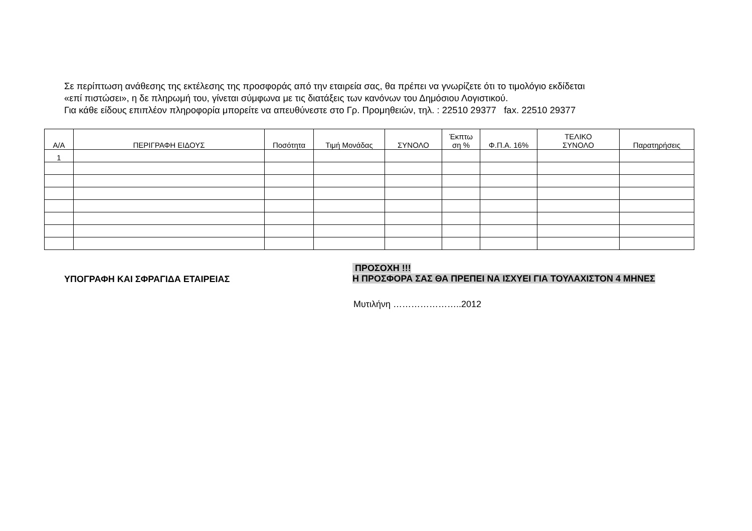Σε περίπτωση ανάθεσης της εκτέλεσης της προσφοράς από την εταιρεία σας, θα πρέπει να γνωρίζετε ότι το τιμολόγιο εκδίδεται
«επί πιστώσει», η δε πληρωμή του, γίνεται σύμφωνα με τις διατάξεις των κανόνων του Δημόσιου Λογιστικού.
Για κάθε είδους επιπλέον πληροφορία μπορείτε να απευθύνεστε στο Γρ. Προμηθειών, τηλ. : 22510 29377 fax. 22510 29377
| Α/Α | ΠΕΡΙΓΡΑΦΗ ΕΙΔΟΥΣ | Ποσότητα | Τιμή Μονάδας | ΣΥΝΟΛΟ | Έκπτω ση % | Φ.Π.Α. 16% | ΤΕΛΙΚΟ ΣΥΝΟΛΟ | Παρατηρήσεις |
| --- | --- | --- | --- | --- | --- | --- | --- | --- |
| 1 | | | | | | | | |
ΥΠΟΓΡΑΦΗ ΚΑΙ ΣΦΡΑΓΙΔΑ ΕΤΑΙΡΕΙΑΣ
ΠΡΟΣΟΧΗ !!!
Η ΠΡΟΣΦΟΡΑ ΣΑΣ ΘΑ ΠΡΕΠΕΙ ΝΑ ΙΣΧΥΕΙ ΓΙΑ ΤΟΥΛΑΧΙΣΤΟΝ 4 ΜΗΝΕΣ
Μυτιλήνη …………………..2012